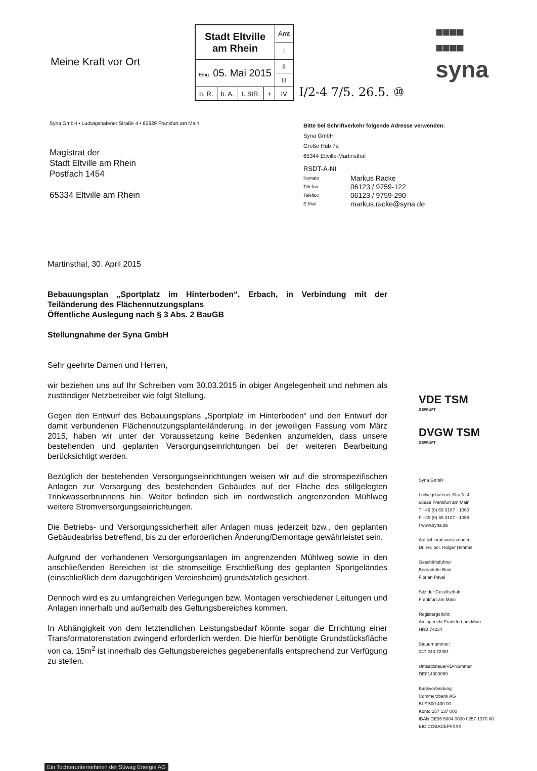Meine Kraft vor Ort
| Stadt Eltville am Rhein | | | | Amt |
| | | | | I |
| Eing. 05. Mai 2015 | | | | II |
| | | | | III |
| b. R. | b. A. | I. StR. | + | IV |
I/2-4 7/5. 26.5. ⑩
■■■■
■■■■
syna
Syna GmbH • Ludwigshafener Straße 4 • 65929 Frankfurt am Main
Magistrat der
Stadt Eltville am Rhein
Postfach 1454
65334 Eltville am Rhein
Bitte bei Schriftverkehr folgende Adresse verwenden:
Syna GmbH
Große Hub 7a
65344 Eltville-Martinsthal
RSDT-A-NI
Kontakt Markus Racke Telefon: 06123 / 9759-122 Telefax: 06123 / 9759-290 E-Mail markus.racke@syna.de
Martinsthal, 30. April 2015
Bebauungsplan „Sportplatz im Hinterboden“, Erbach, in Verbindung mit der Teiländerung des Flächennutzungsplans
Öffentliche Auslegung nach § 3 Abs. 2 BauGB
Stellungnahme der Syna GmbH
Sehr geehrte Damen und Herren,
wir beziehen uns auf Ihr Schreiben vom 30.03.2015 in obiger Angelegenheit und nehmen als zuständiger Netzbetreiber wie folgt Stellung.
Gegen den Entwurf des Bebauungsplans „Sportplatz im Hinterboden“ und den Entwurf der damit verbundenen Flächennutzungsplanteiländerung, in der jeweiligen Fassung vom März 2015, haben wir unter der Voraussetzung keine Bedenken anzumelden, dass unsere bestehenden und geplanten Versorgungseinrichtungen bei der weiteren Bearbeitung berücksichtigt werden.
Bezüglich der bestehenden Versorgungseinrichtungen weisen wir auf die stromspezifischen Anlagen zur Versorgung des bestehenden Gebäudes auf der Fläche des stillgelegten Trinkwasserbrunnens hin. Weiter befinden sich im nordwestlich angrenzenden Mühlweg weitere Stromversorgungseinrichtungen.
Die Betriebs- und Versorgungssicherheit aller Anlagen muss jederzeit bzw., den geplanten Gebäudeabriss betreffend, bis zu der erforderlichen Änderung/Demontage gewährleistet sein.
Aufgrund der vorhandenen Versorgungsanlagen im angrenzenden Mühlweg sowie in den anschließenden Bereichen ist die stromseitige Erschließung des geplanten Sportgeländes (einschließlich dem dazugehörigen Vereinsheim) grundsätzlich gesichert.
Dennoch wird es zu umfangreichen Verlegungen bzw. Montagen verschiedener Leitungen und Anlagen innerhalb und außerhalb des Geltungsbereiches kommen.
In Abhängigkeit von dem letztendlichen Leistungsbedarf könnte sogar die Errichtung einer Transformatorenstation zwingend erforderlich werden. Die hierfür benötigte Grundstücksfläche von ca. 15m<sup>2</sup> ist innerhalb des Geltungsbereiches gegebenenfalls entsprechend zur Verfügung zu stellen.
VDE TSM
GEPRÜFT
DVGW TSM
GEPRÜFT
Syna GmbH
Ludwigshafener Straße 4
65929 Frankfurt am Main
T +49 (0) 69 3107 - 1060
F +49 (0) 69 3107 - 1059
I www.syna.de
Aufsichtsratsvorsitzender
Dr. rer. pol. Holger Himmel
Geschäftsführer
Bernadette Boot
Florian Pavel
Sitz der Gesellschaft
Frankfurt am Main
Registergericht:
Amtsgericht Frankfurt am Main
HRB 74234
Steuernummer:
047 243 72361
Umsatzsteuer-ID-Nummer
DE814303069
Bankverbindung:
Commerzbank AG
BLZ 500 400 00
Konto 257 137 000
IBAN DE95 5004 0000 0257 1370 00
BIC COBADEFFXXX
Ein Tochterunternehmen der Süwag Energie AG